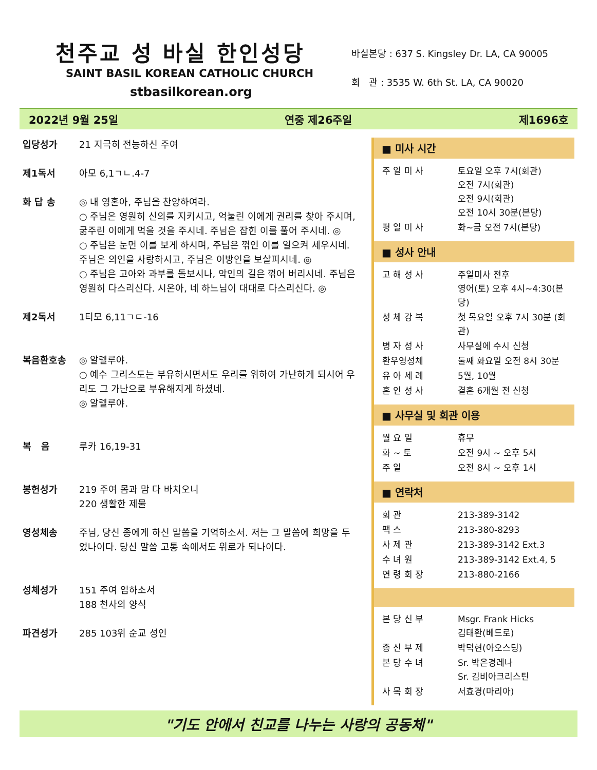천주교 성 바실 한인성당
SAINT BASIL KOREAN CATHOLIC CHURCH
stbasilkorean.org
바실본당 : 637 S. Kingsley Dr. LA, CA 90005
회 관 : 3535 W. 6th St. LA, CA 90020
2022년 9월 25일 연중 제26주일 제1696호
| 입당성가 | 21 지극히 전능하신 주여 |
| 제1독서 | 아모 6,1ㄱㄴ.4-7 |
| 화 답 송 | ◎ 내 영혼아, 주님을 찬양하여라. ○ 주님은 영원히 신의를 지키시고, 억눌린 이에게 권리를 찾아 주시며, 굶주린 이에게 먹을 것을 주시네. 주님은 잡힌 이를 풀어 주시네. ◎ ○ 주님은 눈먼 이를 보게 하시며, 주님은 꺾인 이를 일으켜 세우시네. 주님은 의인을 사랑하시고, 주님은 이방인을 보살피시네. ◎ ○ 주님은 고아와 과부를 돌보시나, 악인의 길은 꺾어 버리시네. 주님은 영원히 다스리신다. 시온아, 네 하느님이 대대로 다스리신다. ◎ |
| 제2독서 | 1티모 6,11ㄱㄷ-16 |
| 복음환호송 | ◎ 알렐루야. ○ 예수 그리스도는 부유하시면서도 우리를 위하여 가난하게 되시어 우리도 그 가난으로 부유해지게 하셨네. ◎ 알렐루야. |
| 복 음 | 루카 16,19-31 |
| 봉헌성가 | 219 주여 몸과 맘 다 바치오니 220 생활한 제물 |
| 영성체송 | 주님, 당신 종에게 하신 말씀을 기억하소서. 저는 그 말씀에 희망을 두었나이다. 당신 말씀 고통 속에서도 위로가 되나이다. |
| 성체성가 | 151 주여 임하소서 188 천사의 양식 |
| 파견성가 | 285 103위 순교 성인 |
■ 미사 시간
| 주 일 미 사 | 토요일 오후 7시(회관) 오전 7시(회관) 오전 9시(회관) 오전 10시 30분(본당) |
| 평 일 미 사 | 화~금 오전 7시(본당) |
■ 성사 안내
| 고 해 성 사 | 주일미사 전후 영어(토) 오후 4시~4:30(본당) |
| 성 체 강 복 | 첫 목요일 오후 7시 30분 (회관) |
| 병 자 성 사 | 사무실에 수시 신청 |
| 환우영성체 | 둘째 화요일 오전 8시 30분 |
| 유 아 세 례 | 5월, 10월 |
| 혼 인 성 사 | 결혼 6개월 전 신청 |
■ 사무실 및 회관 이용
| 월 요 일 | 휴무 |
| 화 ~ 토 | 오전 9시 ~ 오후 5시 |
| 주 일 | 오전 8시 ~ 오후 1시 |
■ 연락처
| 회 관 | 213-389-3142 |
| 팩 스 | 213-380-8293 |
| 사 제 관 | 213-389-3142 Ext.3 |
| 수 녀 원 | 213-389-3142 Ext.4, 5 |
| 연 령 회 장 | 213-880-2166 |
| 본 당 신 부 | Msgr. Frank Hicks 김태환(베드로) |
| 종 신 부 제 | 박덕현(아오스딩) |
| 본 당 수 녀 | Sr. 박은경레나 Sr. 김비아크리스틴 |
| 사 목 회 장 | 서효경(마리아) |
"기도 안에서 친교를 나누는 사랑의 공동체"